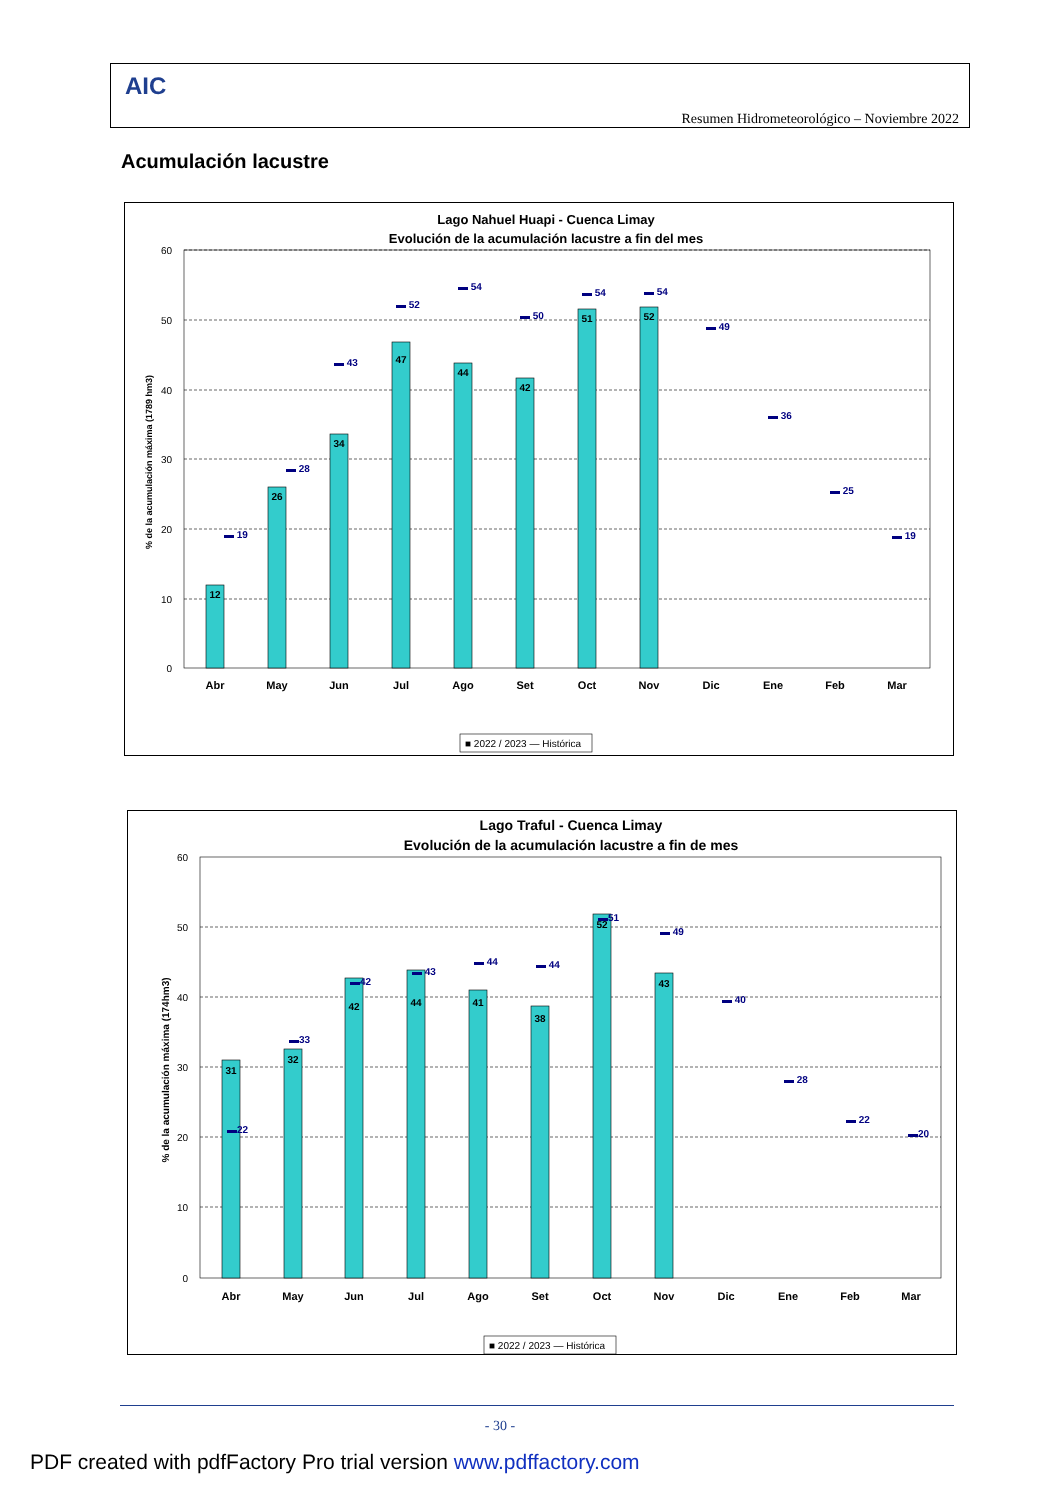AIC
Resumen Hidrometeorológico – Noviembre 2022
Acumulación lacustre
Lago Nahuel Huapi - Cuenca Limay
Evolución de la acumulación lacustre a fin del mes
% de la acumulación máxima (1789 hm3)
60
50
40
30
20
10
0
12
26
34
47
44
42
51
52
▬ 19
▬ 28
▬ 43
▬ 52
▬ 54
▬ 50
▬ 54
▬ 54
▬ 49
▬ 36
▬ 25
▬ 19
Abr
May
Jun
Jul
Ago
Set
Oct
Nov
Dic
Ene
Feb
Mar
■ 2022 / 2023 — Histórica
Lago Traful - Cuenca Limay
Evolución de la acumulación lacustre a fin de mes
% de la acumulación máxima (174hm3)
60
50
40
30
20
10
0
31
32
42
44
41
38
52
43
▬22
▬33
▬42
▬ 43
▬ 44
▬ 44
▬51
▬ 49
▬ 40
▬ 28
▬ 22
▬20
Abr
May
Jun
Jul
Ago
Set
Oct
Nov
Dic
Ene
Feb
Mar
■ 2022 / 2023 — Histórica
- 30 -
PDF created with pdfFactory Pro trial version www.pdffactory.com